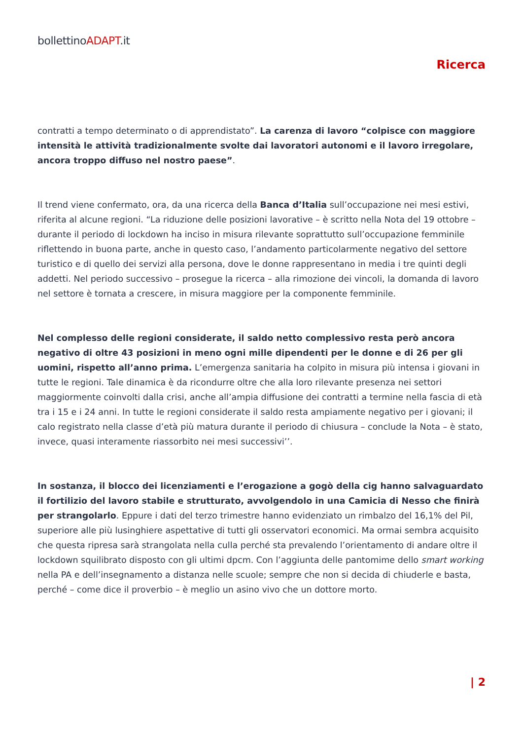bollettinoADAPT.it
Ricerca
contratti a tempo determinato o di apprendistato”. La carenza di lavoro “colpisce con maggiore intensità le attività tradizionalmente svolte dai lavoratori autonomi e il lavoro irregolare, ancora troppo diffuso nel nostro paese”.
Il trend viene confermato, ora, da una ricerca della Banca d’Italia sull’occupazione nei mesi estivi, riferita al alcune regioni. “La riduzione delle posizioni lavorative – è scritto nella Nota del 19 ottobre – durante il periodo di lockdown ha inciso in misura rilevante soprattutto sull’occupazione femminile riflettendo in buona parte, anche in questo caso, l’andamento particolarmente negativo del settore turistico e di quello dei servizi alla persona, dove le donne rappresentano in media i tre quinti degli addetti. Nel periodo successivo – prosegue la ricerca – alla rimozione dei vincoli, la domanda di lavoro nel settore è tornata a crescere, in misura maggiore per la componente femminile.
Nel complesso delle regioni considerate, il saldo netto complessivo resta però ancora negativo di oltre 43 posizioni in meno ogni mille dipendenti per le donne e di 26 per gli uomini, rispetto all’anno prima. L’emergenza sanitaria ha colpito in misura più intensa i giovani in tutte le regioni. Tale dinamica è da ricondurre oltre che alla loro rilevante presenza nei settori maggiormente coinvolti dalla crisi, anche all’ampia diffusione dei contratti a termine nella fascia di età tra i 15 e i 24 anni. In tutte le regioni considerate il saldo resta ampiamente negativo per i giovani; il calo registrato nella classe d’età più matura durante il periodo di chiusura – conclude la Nota – è stato, invece, quasi interamente riassorbito nei mesi successivi’’.
In sostanza, il blocco dei licenziamenti e l’erogazione a gogò della cig hanno salvaguardato il fortilizio del lavoro stabile e strutturato, avvolgendolo in una Camicia di Nesso che finirà per strangolarlo. Eppure i dati del terzo trimestre hanno evidenziato un rimbalzo del 16,1% del Pil, superiore alle più lusinghiere aspettative di tutti gli osservatori economici. Ma ormai sembra acquisito che questa ripresa sarà strangolata nella culla perché sta prevalendo l’orientamento di andare oltre il lockdown squilibrato disposto con gli ultimi dpcm. Con l’aggiunta delle pantomime dello smart working nella PA e dell’insegnamento a distanza nelle scuole; sempre che non si decida di chiuderle e basta, perché – come dice il proverbio – è meglio un asino vivo che un dottore morto.
| 2